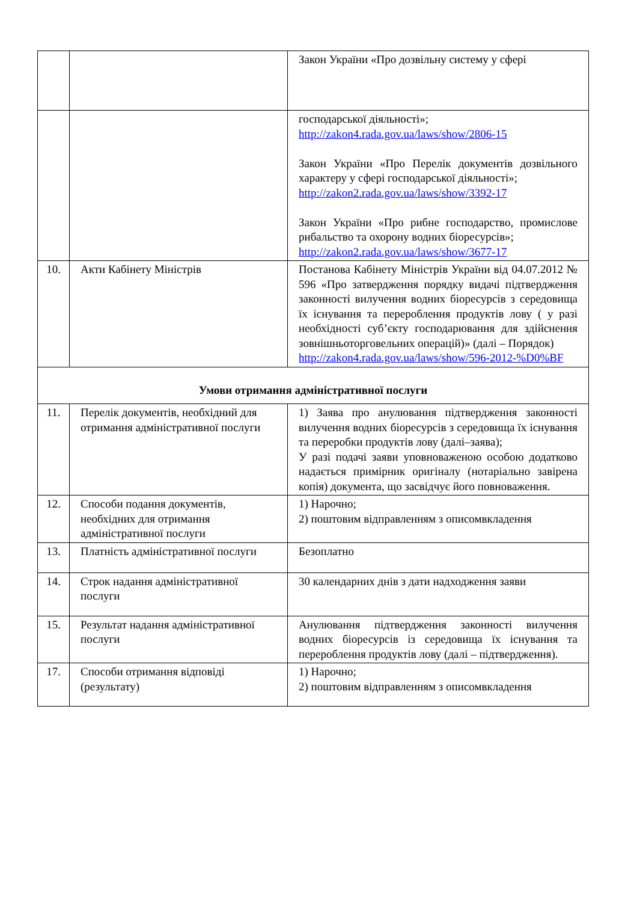| | | Закон України «Про дозвільну систему у сфері |
| | | господарської діяльності»; http://zakon4.rada.gov.ua/laws/show/2806-15 Закон України «Про Перелік документів дозвільного характеру у сфері господарської діяльності»; http://zakon2.rada.gov.ua/laws/show/3392-17 Закон України «Про рибне господарство, промислове рибальство та охорону водних біоресурсів»; http://zakon2.rada.gov.ua/laws/show/3677-17 |
| 10. | Акти Кабінету Міністрів | Постанова Кабінету Міністрів України від 04.07.2012 № 596 «Про затвердження порядку видачі підтвердження законності вилучення водних біоресурсів з середовища їх існування та перероблення продуктів лову ( у разі необхідності суб’єкту господарювання для здійснення зовнішньоторговельних операцій)» (далі – Порядок) http://zakon4.rada.gov.ua/laws/show/596-2012-%D0%BF |
| Умови отримання адміністративної послуги | | |
| 11. | Перелік документів, необхідний для отримання адміністративної послуги | 1) Заява про анулювання підтвердження законності вилучення водних біоресурсів з середовища їх існування та переробки продуктів лову (далі–заява); У разі подачі заяви уповноваженою особою додатково надається примірник оригіналу (нотаріально завірена копія) документа, що засвідчує його повноваження. |
| 12. | Способи подання документів, необхідних для отримання адміністративної послуги | 1) Нарочно; 2) поштовим відправленням з описомвкладення |
| 13. | Платність адміністративної послуги | Безоплатно |
| 14. | Строк надання адміністративної послуги | 30 календарних днів з дати надходження заяви |
| 15. | Результат надання адміністративної послуги | Анулювання підтвердження законності вилучення водних біоресурсів із середовища їх існування та перероблення продуктів лову (далі – підтвердження). |
| 17. | Способи отримання відповіді (результату) | 1) Нарочно; 2) поштовим відправленням з описомвкладення |